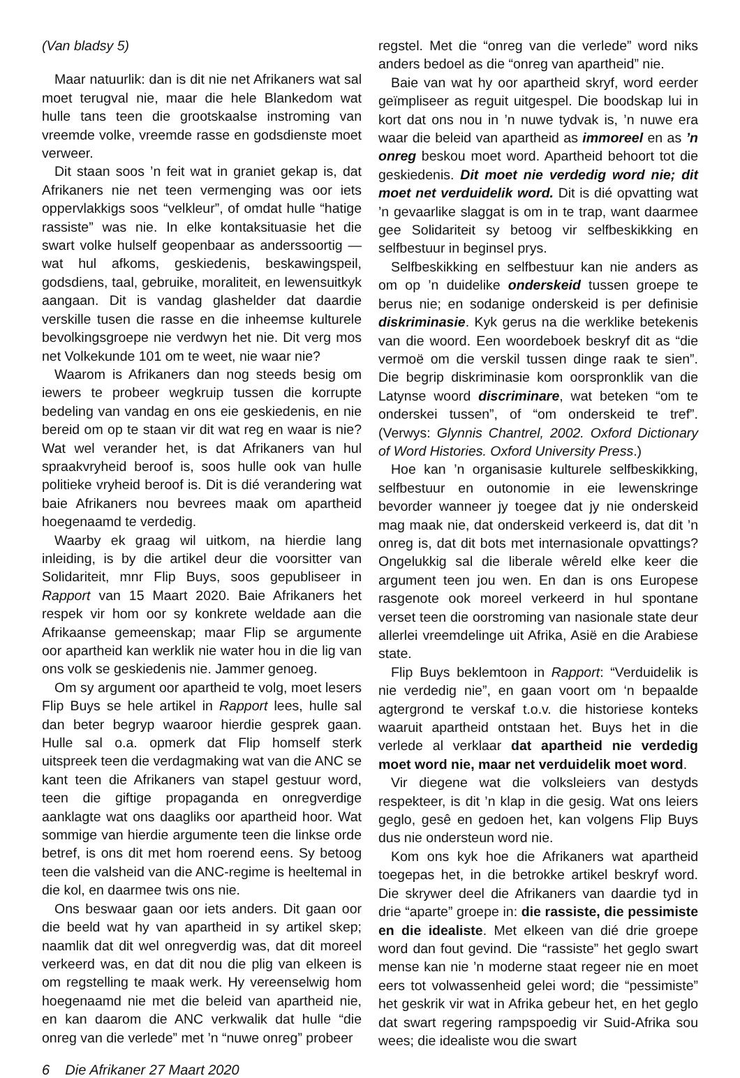(Van bladsy 5)
Maar natuurlik: dan is dit nie net Afrikaners wat sal moet terugval nie, maar die hele Blankedom wat hulle tans teen die grootskaalse instroming van vreemde volke, vreemde rasse en godsdienste moet verweer.
Dit staan soos ’n feit wat in graniet gekap is, dat Afrikaners nie net teen vermenging was oor iets oppervlakkigs soos “velkleur”, of omdat hulle “hatige rassiste” was nie. In elke kontaksituasie het die swart volke hulself geopenbaar as anderssoortig — wat hul afkoms, geskiedenis, beskawingspeil, godsdiens, taal, gebruike, moraliteit, en lewensuitkyk aangaan. Dit is vandag glashelder dat daardie verskille tusen die rasse en die inheemse kulturele bevolkingsgroepe nie verdwyn het nie. Dit verg mos net Volkekunde 101 om te weet, nie waar nie?
Waarom is Afrikaners dan nog steeds besig om iewers te probeer wegkruip tussen die korrupte bedeling van vandag en ons eie geskiedenis, en nie bereid om op te staan vir dit wat reg en waar is nie? Wat wel verander het, is dat Afrikaners van hul spraakvryheid beroof is, soos hulle ook van hulle politieke vryheid beroof is. Dit is dié verandering wat baie Afrikaners nou bevrees maak om apartheid hoegenaamd te verdedig.
Waarby ek graag wil uitkom, na hierdie lang inleiding, is by die artikel deur die voorsitter van Solidariteit, mnr Flip Buys, soos gepubliseer in Rapport van 15 Maart 2020. Baie Afrikaners het respek vir hom oor sy konkrete weldade aan die Afrikaanse gemeenskap; maar Flip se argumente oor apartheid kan werklik nie water hou in die lig van ons volk se geskiedenis nie. Jammer genoeg.
Om sy argument oor apartheid te volg, moet lesers Flip Buys se hele artikel in Rapport lees, hulle sal dan beter begryp waaroor hierdie gesprek gaan. Hulle sal o.a. opmerk dat Flip homself sterk uitspreek teen die verdagmaking wat van die ANC se kant teen die Afrikaners van stapel gestuur word, teen die giftige propaganda en onregverdige aanklagte wat ons daagliks oor apartheid hoor. Wat sommige van hierdie argumente teen die linkse orde betref, is ons dit met hom roerend eens. Sy betoog teen die valsheid van die ANC-regime is heeltemal in die kol, en daarmee twis ons nie.
Ons beswaar gaan oor iets anders. Dit gaan oor die beeld wat hy van apartheid in sy artikel skep; naamlik dat dit wel onregverdig was, dat dit moreel verkeerd was, en dat dit nou die plig van elkeen is om regstelling te maak werk. Hy vereenselwig hom hoegenaamd nie met die beleid van apartheid nie, en kan daarom die ANC verkwalik dat hulle “die onreg van die verlede” met ’n “nuwe onreg” probeer
regstel. Met die “onreg van die verlede” word niks anders bedoel as die “onreg van apartheid” nie.
Baie van wat hy oor apartheid skryf, word eerder geïmpliseer as reguit uitgespel. Die boodskap lui in kort dat ons nou in ’n nuwe tydvak is, ’n nuwe era waar die beleid van apartheid as immoreel en as ’n onreg beskou moet word. Apartheid behoort tot die geskiedenis. Dit moet nie verdedig word nie; dit moet net verduidelik word. Dit is dié opvatting wat ’n gevaarlike slaggat is om in te trap, want daarmee gee Solidariteit sy betoog vir selfbeskikking en selfbestuur in beginsel prys.
Selfbeskikking en selfbestuur kan nie anders as om op ’n duidelike onderskeid tussen groepe te berus nie; en sodanige onderskeid is per definisie diskriminasie. Kyk gerus na die werklike betekenis van die woord. Een woordeboek beskryf dit as “die vermoë om die verskil tussen dinge raak te sien”. Die begrip diskriminasie kom oorspronklik van die Latynse woord discriminare, wat beteken “om te onderskei tussen”, of “om onderskeid te tref”. (Verwys: Glynnis Chantrel, 2002. Oxford Dictionary of Word Histories. Oxford University Press.)
Hoe kan ’n organisasie kulturele selfbeskikking, selfbestuur en outonomie in eie lewenskringe bevorder wanneer jy toegee dat jy nie onderskeid mag maak nie, dat onderskeid verkeerd is, dat dit ’n onreg is, dat dit bots met internasionale opvattings? Ongelukkig sal die liberale wêreld elke keer die argument teen jou wen. En dan is ons Europese rasgenote ook moreel verkeerd in hul spontane verset teen die oorstroming van nasionale state deur allerlei vreemdelinge uit Afrika, Asië en die Arabiese state.
Flip Buys beklemtoon in Rapport: “Verduidelik is nie verdedig nie”, en gaan voort om ‘n bepaalde agtergrond te verskaf t.o.v. die historiese konteks waaruit apartheid ontstaan het. Buys het in die verlede al verklaar dat apartheid nie verdedig moet word nie, maar net verduidelik moet word.
Vir diegene wat die volksleiers van destyds respekteer, is dit ’n klap in die gesig. Wat ons leiers geglo, gesê en gedoen het, kan volgens Flip Buys dus nie ondersteun word nie.
Kom ons kyk hoe die Afrikaners wat apartheid toegepas het, in die betrokke artikel beskryf word. Die skrywer deel die Afrikaners van daardie tyd in drie “aparte” groepe in: die rassiste, die pessimiste en die idealiste. Met elkeen van dié drie groepe word dan fout gevind. Die “rassiste” het geglo swart mense kan nie ’n moderne staat regeer nie en moet eers tot volwassenheid gelei word; die “pessimiste” het geskrik vir wat in Afrika gebeur het, en het geglo dat swart regering rampspoedig vir Suid-Afrika sou wees; die idealiste wou die swart
6 Die Afrikaner 27 Maart 2020